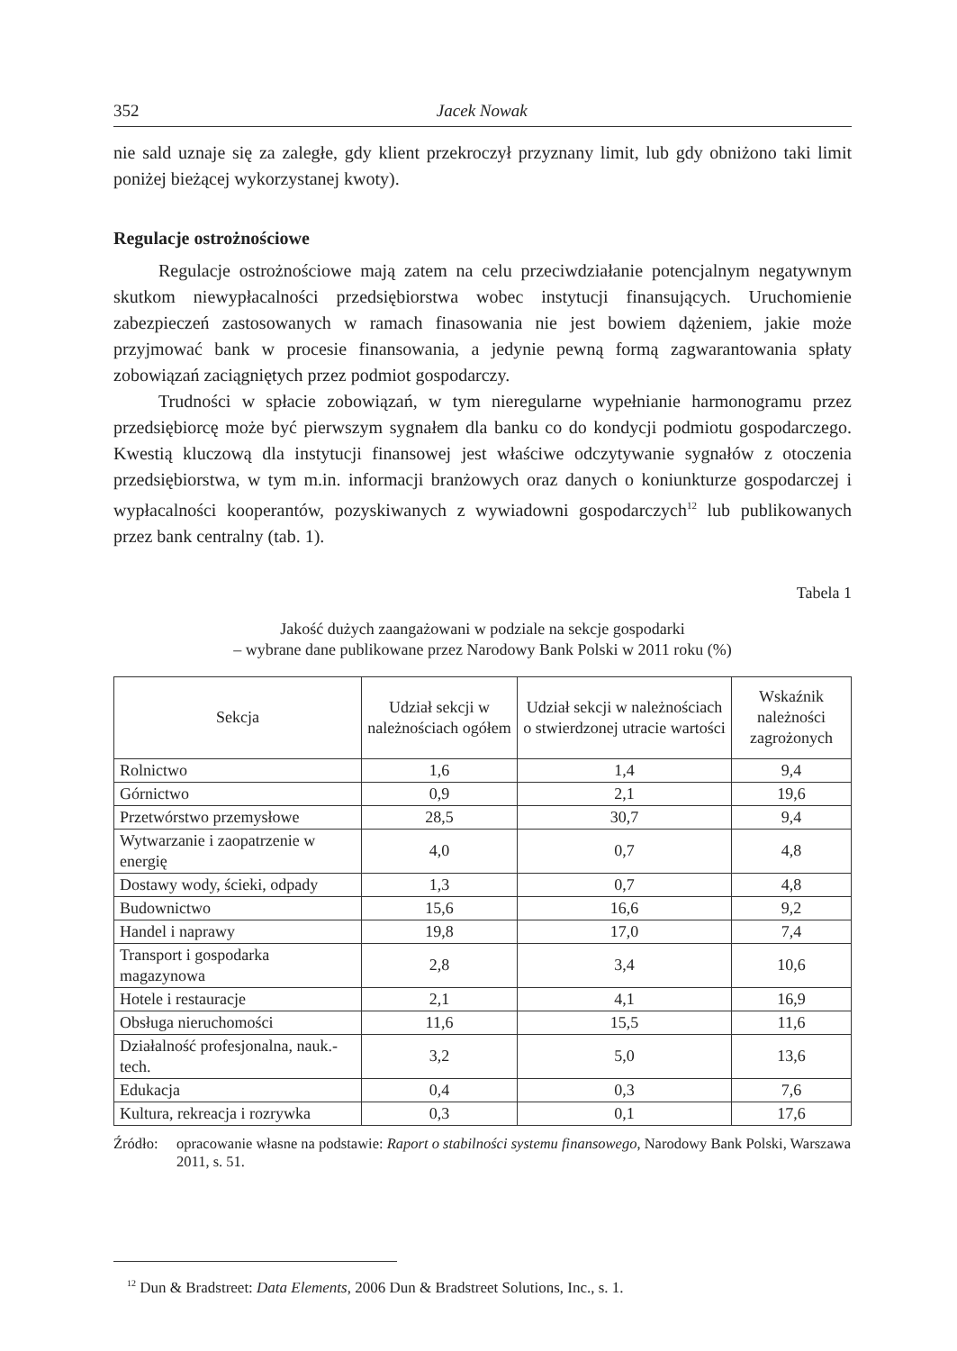352 Jacek Nowak
nie sald uznaje się za zaległe, gdy klient przekroczył przyznany limit, lub gdy obniżono taki limit poniżej bieżącej wykorzystanej kwoty).
Regulacje ostrożnościowe
Regulacje ostrożnościowe mają zatem na celu przeciwdziałanie potencjalnym negatywnym skutkom niewypłacalności przedsiębiorstwa wobec instytucji finansujących. Uruchomienie zabezpieczeń zastosowanych w ramach finasowania nie jest bowiem dążeniem, jakie może przyjmować bank w procesie finansowania, a jedynie pewną formą zagwarantowania spłaty zobowiązań zaciągniętych przez podmiot gospodarczy.
Trudności w spłacie zobowiązań, w tym nieregularne wypełnianie harmonogramu przez przedsiębiorcę może być pierwszym sygnałem dla banku co do kondycji podmiotu gospodarczego. Kwestią kluczową dla instytucji finansowej jest właściwe odczytywanie sygnałów z otoczenia przedsiębiorstwa, w tym m.in. informacji branżowych oraz danych o koniunkturze gospodarczej i wypłacalności kooperantów, pozyskiwanych z wywiadowni gospodarczych<sup>12</sup> lub publikowanych przez bank centralny (tab. 1).
Tabela 1
Jakość dużych zaangażowani w podziale na sekcje gospodarki
– wybrane dane publikowane przez Narodowy Bank Polski w 2011 roku (%)
| Sekcja | Udział sekcji w należnościach ogółem | Udział sekcji w należnościach o stwierdzonej utracie wartości | Wskaźnik należności zagrożonych |
| --- | --- | --- | --- |
| Rolnictwo | 1,6 | 1,4 | 9,4 |
| Górnictwo | 0,9 | 2,1 | 19,6 |
| Przetwórstwo przemysłowe | 28,5 | 30,7 | 9,4 |
| Wytwarzanie i zaopatrzenie w energię | 4,0 | 0,7 | 4,8 |
| Dostawy wody, ścieki, odpady | 1,3 | 0,7 | 4,8 |
| Budownictwo | 15,6 | 16,6 | 9,2 |
| Handel i naprawy | 19,8 | 17,0 | 7,4 |
| Transport i gospodarka magazynowa | 2,8 | 3,4 | 10,6 |
| Hotele i restauracje | 2,1 | 4,1 | 16,9 |
| Obsługa nieruchomości | 11,6 | 15,5 | 11,6 |
| Działalność profesjonalna, nauk.-tech. | 3,2 | 5,0 | 13,6 |
| Edukacja | 0,4 | 0,3 | 7,6 |
| Kultura, rekreacja i rozrywka | 0,3 | 0,1 | 17,6 |
Źródło: opracowanie własne na podstawie: Raport o stabilności systemu finansowego, Narodowy Bank Polski, Warszawa 2011, s. 51.
<sup>12</sup> Dun & Bradstreet: Data Elements, 2006 Dun & Bradstreet Solutions, Inc., s. 1.